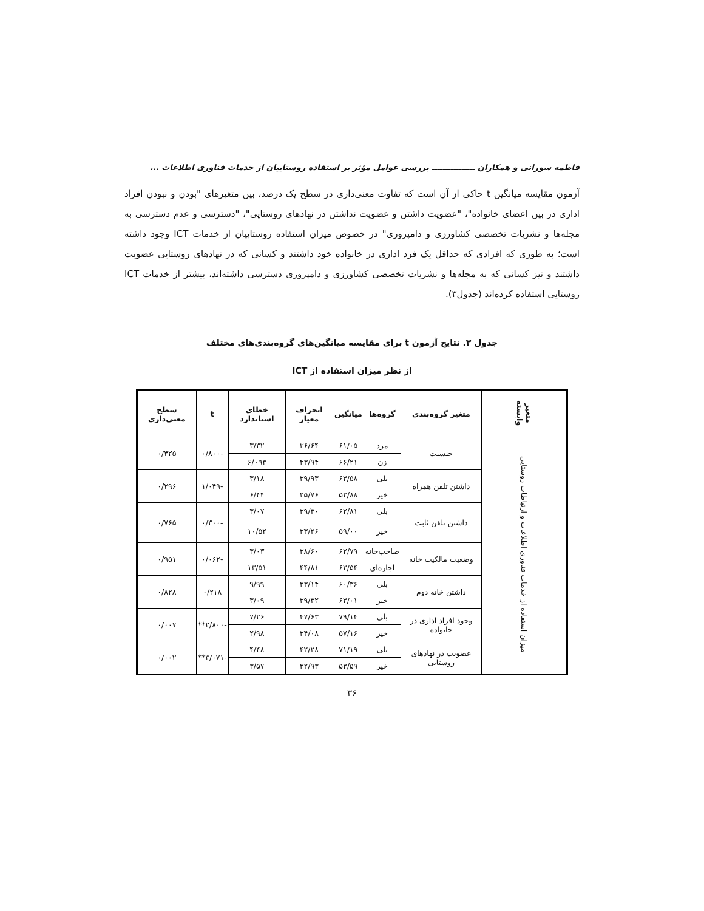فاطمه سورانی و همکاران ــــــــــــــــ بررسی عوامل مؤثر بر استفاده روستاییان از خدمات فناوری اطلاعات ...
آزمون مقایسه میانگین t حاکی از آن است که تفاوت معنی‌داری در سطح یک درصد، بین متغیرهای "بودن و نبودن افراد اداری در بین اعضای خانواده"، "عضویت داشتن و عضویت نداشتن در نهادهای روستایی"، "دسترسی و عدم دسترسی به مجله‌ها و نشریات تخصصی کشاورزی و دامپروری" در خصوص میزان استفاده روستاییان از خدمات ICT وجود داشته است؛ به طوری که افرادی که حداقل یک فرد اداری در خانواده خود داشتند و کسانی که در نهادهای روستایی عضویت داشتند و نیز کسانی که به مجله‌ها و نشریات تخصصی کشاورزی و دامپروری دسترسی داشته‌اند، بیشتر از خدمات ICT روستایی استفاده کرده‌اند (جدول۳).
جدول ۳. نتایج آزمون t برای مقایسه میانگین‌های گروه‌بندی‌های مختلف
از نظر میزان استفاده از ICT
| متغیر وابسته | متغیر گروه‌بندی | گروه‌ها | میانگین | انحراف معیار | خطای استاندارد | t | سطح معنی‌داری |
| --- | --- | --- | --- | --- | --- | --- | --- |
| میزان استفاده از خدمات فناوری اطلاعات و ارتباطات روستایی | جنسیت | مرد | ۶۱/۰۵ | ۳۶/۶۴ | ۳/۳۲ | -۰/۸۰۰ | ۰/۴۲۵ |
| | | زن | ۶۶/۲۱ | ۴۳/۹۴ | ۶/۰۹۳ | | |
| | داشتن تلفن همراه | بلی | ۶۳/۵۸ | ۳۹/۹۳ | ۳/۱۸ | -۱/۰۴۹ | ۰/۲۹۶ |
| | | خیر | ۵۲/۸۸ | ۲۵/۷۶ | ۶/۴۴ | | |
| | داشتن تلفن ثابت | بلی | ۶۲/۸۱ | ۳۹/۳۰ | ۳/۰۷ | -۰/۳۰۰ | ۰/۷۶۵ |
| | | خیر | ۵۹/۰۰ | ۳۳/۲۶ | ۱۰/۵۲ | | |
| | وضعیت مالکیت خانه | صاحب‌خانه | ۶۲/۷۹ | ۳۸/۶۰ | ۳/۰۳ | -۰/۰۶۲ | ۰/۹۵۱ |
| | | اجاره‌ای | ۶۳/۵۴ | ۴۴/۸۱ | ۱۳/۵۱ | | |
| | داشتن خانه دوم | بلی | ۶۰/۳۶ | ۳۳/۱۴ | ۹/۹۹ | ۰/۲۱۸ | ۰/۸۲۸ |
| | | خیر | ۶۳/۰۱ | ۳۹/۳۲ | ۳/۰۹ | | |
| | وجود افراد اداری در خانواده | بلی | ۷۹/۱۴ | ۴۷/۶۳ | ۷/۲۶ | -۲/۸۰۰** | ۰/۰۰۷ |
| | | خیر | ۵۷/۱۶ | ۳۴/۰۸ | ۲/۹۸ | | |
| | عضویت در نهادهای روستایی | بلی | ۷۱/۱۹ | ۴۲/۲۸ | ۴/۴۸ | -۳/۰۷۱** | ۰/۰۰۲ |
| | | خیر | ۵۳/۵۹ | ۳۲/۹۳ | ۳/۵۷ | | |
۳۶